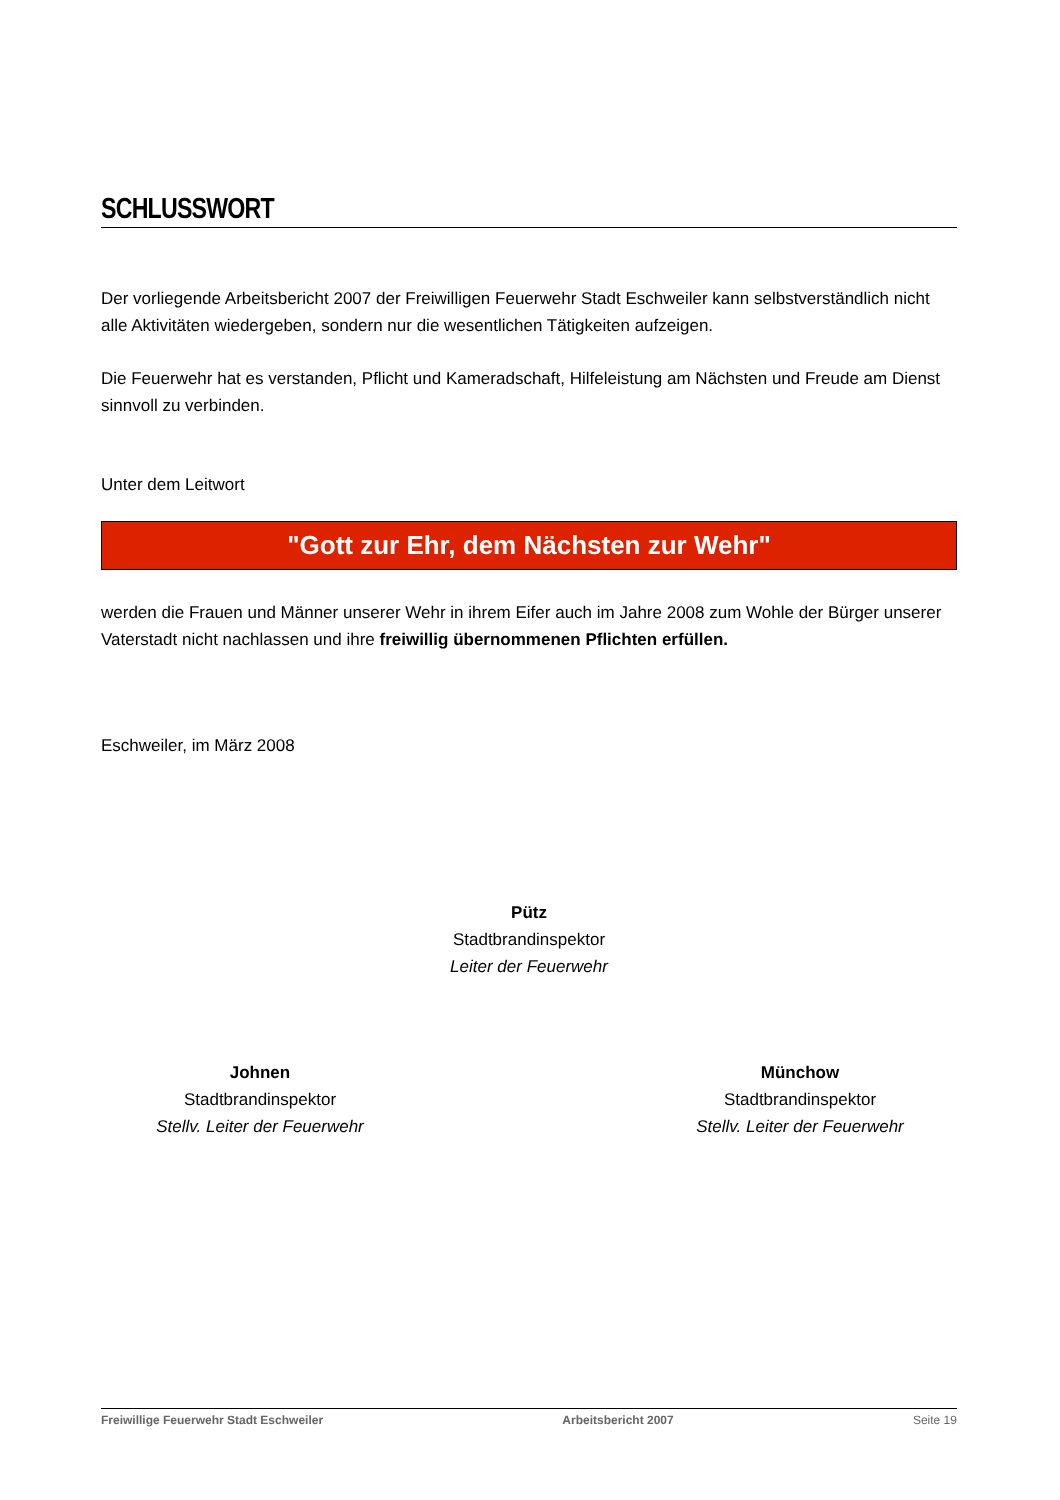SCHLUSSWORT
Der vorliegende Arbeitsbericht 2007 der Freiwilligen Feuerwehr Stadt Eschweiler kann selbstverständlich nicht alle Aktivitäten wiedergeben, sondern nur die wesentlichen Tätigkeiten aufzeigen.
Die Feuerwehr hat es verstanden, Pflicht und Kameradschaft, Hilfeleistung am Nächsten und Freude am Dienst sinnvoll zu verbinden.
Unter dem Leitwort
"Gott zur Ehr, dem Nächsten zur Wehr"
werden die Frauen und Männer unserer Wehr in ihrem Eifer auch im Jahre 2008 zum Wohle der Bürger unserer Vaterstadt nicht nachlassen und ihre freiwillig übernommenen Pflichten erfüllen.
Eschweiler, im März 2008
Pütz
Stadtbrandinspektor
Leiter der Feuerwehr
Johnen
Stadtbrandinspektor
Stellv. Leiter der Feuerwehr
Münchow
Stadtbrandinspektor
Stellv. Leiter der Feuerwehr
Freiwillige Feuerwehr Stadt Eschweiler Arbeitsbericht 2007 Seite 19